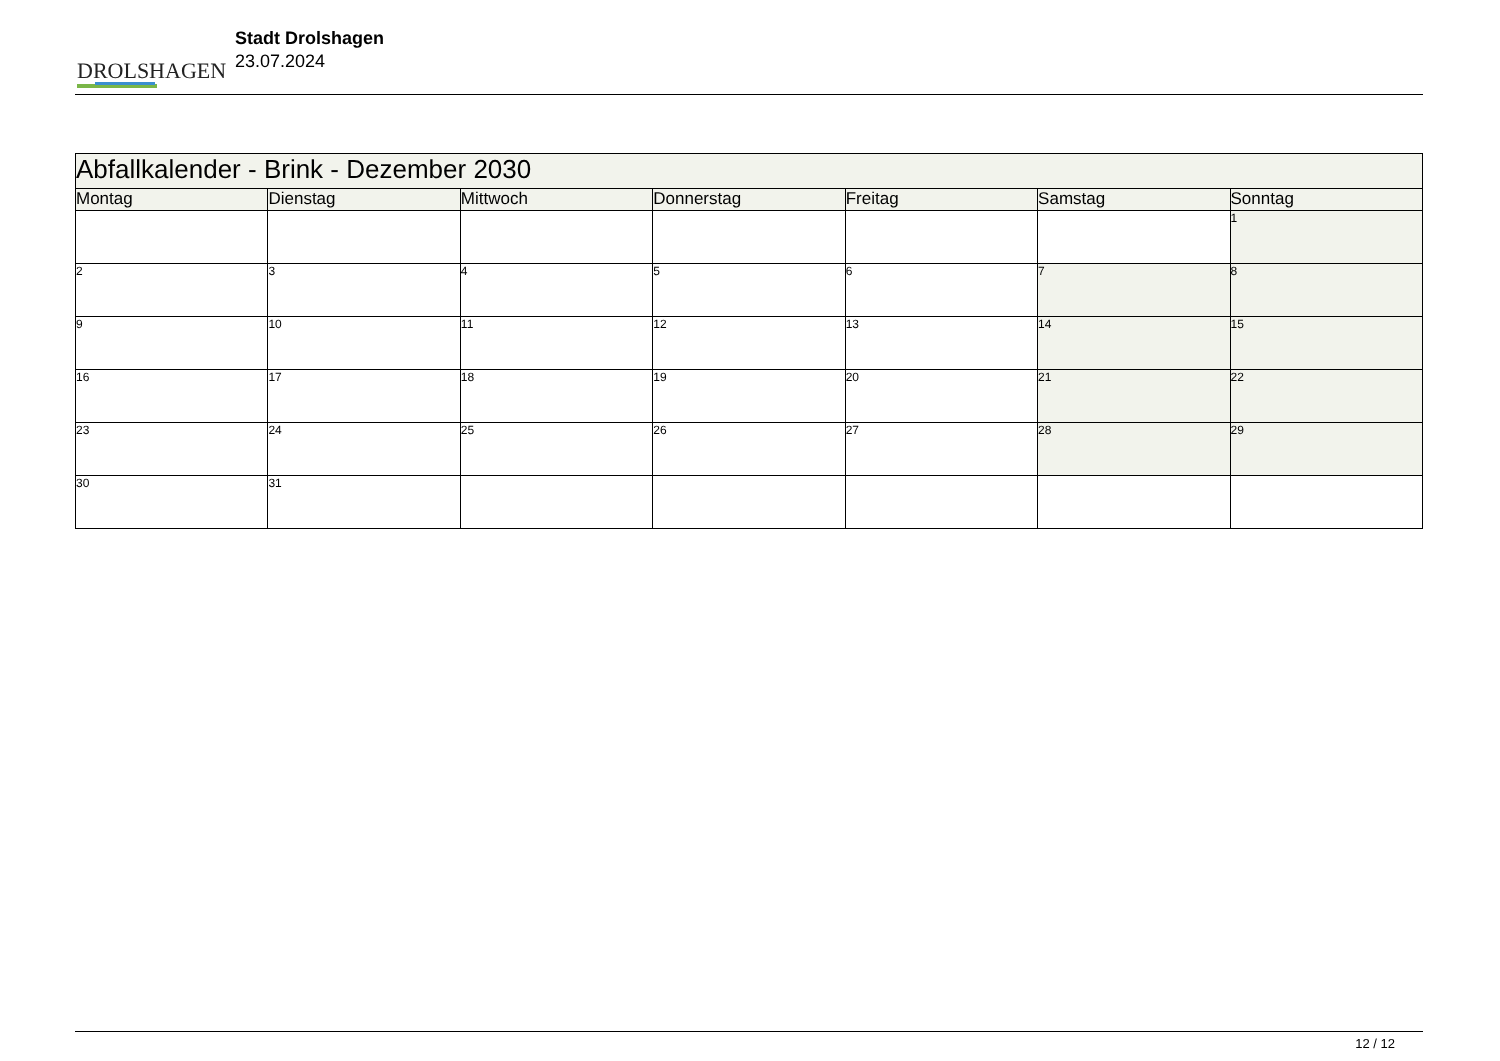DROLSHAGEN
Stadt Drolshagen
23.07.2024
| Abfallkalender - Brink - Dezember 2030 | | | | | | |
| --- | --- | --- | --- | --- | --- | --- |
| Montag | Dienstag | Mittwoch | Donnerstag | Freitag | Samstag | Sonntag |
| | | | | | | 1 |
| 2 | 3 | 4 | 5 | 6 | 7 | 8 |
| 9 | 10 | 11 | 12 | 13 | 14 | 15 |
| 16 | 17 | 18 | 19 | 20 | 21 | 22 |
| 23 | 24 | 25 | 26 | 27 | 28 | 29 |
| 30 | 31 | | | | | |
12 / 12